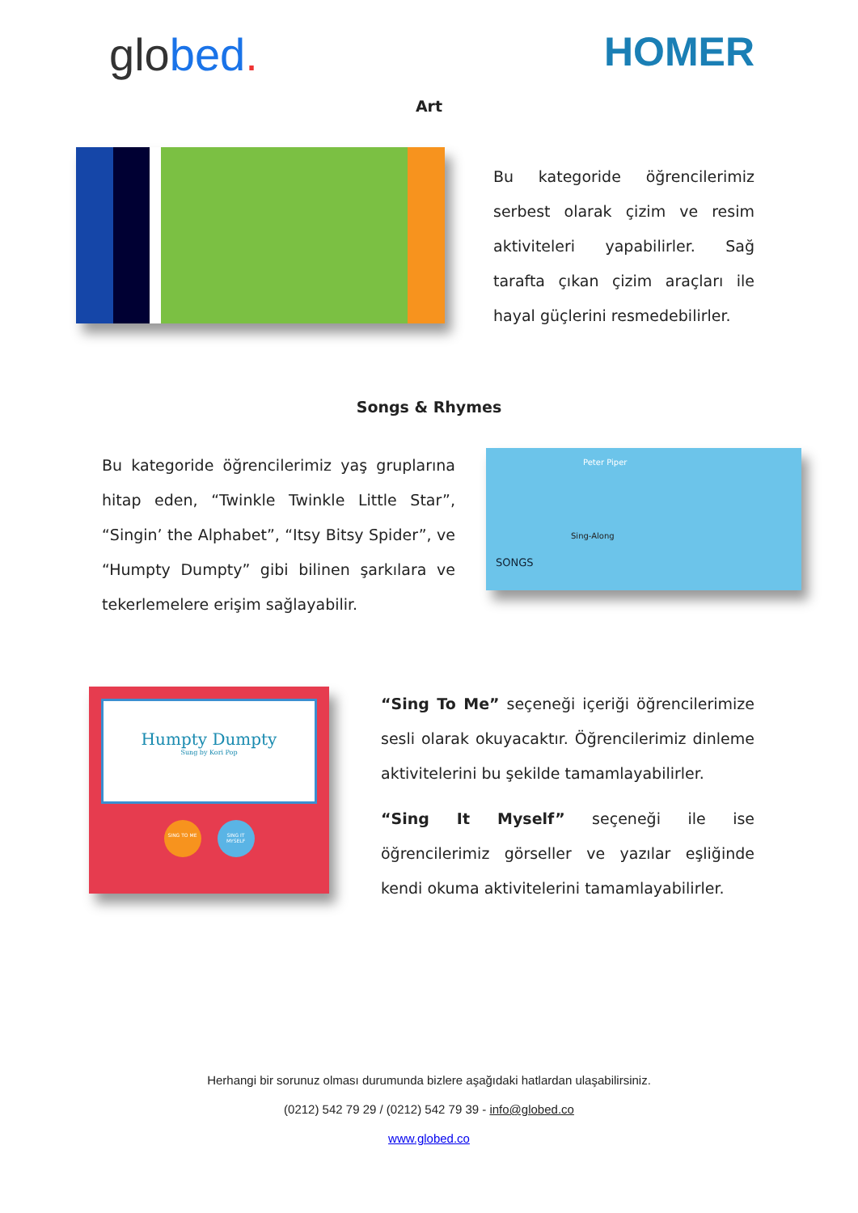globed. HOMER
Art
Bu kategoride öğrencilerimiz serbest olarak çizim ve resim aktiviteleri yapabilirler. Sağ tarafta çıkan çizim araçları ile hayal güçlerini resmedebilirler.
Songs & Rhymes
Bu kategoride öğrencilerimiz yaş gruplarına hitap eden, “Twinkle Twinkle Little Star”, “Singin’ the Alphabet”, “Itsy Bitsy Spider”, ve “Humpty Dumpty” gibi bilinen şarkılara ve tekerlemelere erişim sağlayabilir.
Peter Piper
Sing-Along
SONGS
Humpty Dumpty
Sung by Kori Pop
SING TO ME SING IT MYSELF
“Sing To Me” seçeneği içeriği öğrencilerimize sesli olarak okuyacaktır. Öğrencilerimiz dinleme aktivitelerini bu şekilde tamamlayabilirler.
“Sing It Myself” seçeneği ile ise öğrencilerimiz görseller ve yazılar eşliğinde kendi okuma aktivitelerini tamamlayabilirler.
Herhangi bir sorunuz olması durumunda bizlere aşağıdaki hatlardan ulaşabilirsiniz.
(0212) 542 79 29 / (0212) 542 79 39 - info@globed.co
www.globed.co